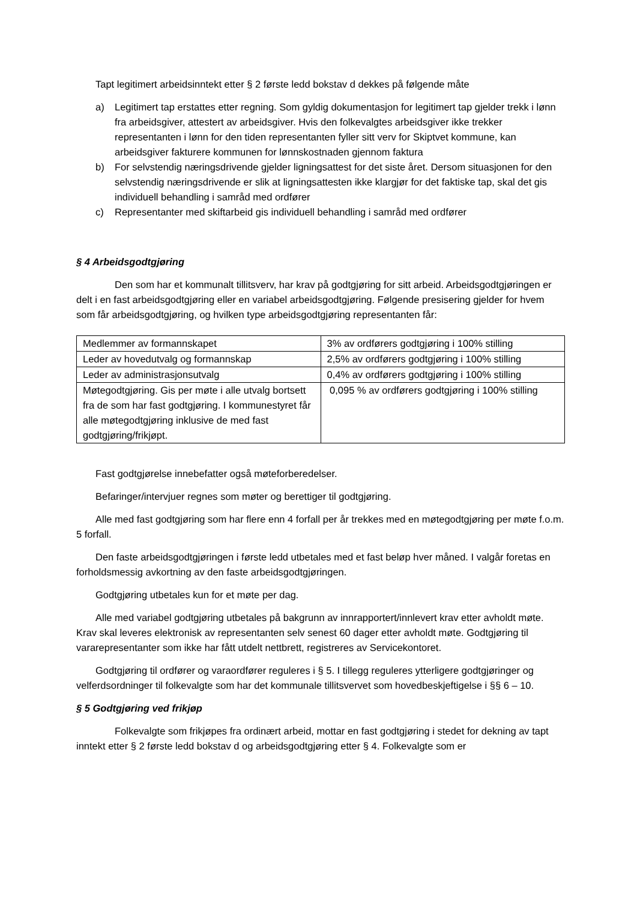Tapt legitimert arbeidsinntekt etter § 2 første ledd bokstav d dekkes på følgende måte
a) Legitimert tap erstattes etter regning. Som gyldig dokumentasjon for legitimert tap gjelder trekk i lønn fra arbeidsgiver, attestert av arbeidsgiver. Hvis den folkevalgtes arbeidsgiver ikke trekker representanten i lønn for den tiden representanten fyller sitt verv for Skiptvet kommune, kan arbeidsgiver fakturere kommunen for lønnskostnaden gjennom faktura
b) For selvstendig næringsdrivende gjelder ligningsattest for det siste året. Dersom situasjonen for den selvstendig næringsdrivende er slik at ligningsattesten ikke klargjør for det faktiske tap, skal det gis individuell behandling i samråd med ordfører
c) Representanter med skiftarbeid gis individuell behandling i samråd med ordfører
§ 4 Arbeidsgodtgjøring
Den som har et kommunalt tillitsverv, har krav på godtgjøring for sitt arbeid. Arbeidsgodtgjøringen er delt i en fast arbeidsgodtgjøring eller en variabel arbeidsgodtgjøring. Følgende presisering gjelder for hvem som får arbeidsgodtgjøring, og hvilken type arbeidsgodtgjøring representanten får:
| Medlemmer av formannskapet | 3% av ordførers godtgjøring i 100% stilling |
| Leder av hovedutvalg og formannskap | 2,5% av ordførers godtgjøring i 100% stilling |
| Leder av administrasjonsutvalg | 0,4% av ordførers godtgjøring i 100% stilling |
| Møtegodtgjøring. Gis per møte i alle utvalg bortsett fra de som har fast godtgjøring. I kommunestyret får alle møtegodtgjøring inklusive de med fast godtgjøring/frikjøpt. | 0,095 % av ordførers godtgjøring i 100% stilling |
Fast godtgjørelse innebefatter også møteforberedelser.
Befaringer/intervjuer regnes som møter og berettiger til godtgjøring.
Alle med fast godtgjøring som har flere enn 4 forfall per år trekkes med en møtegodtgjøring per møte f.o.m. 5 forfall.
Den faste arbeidsgodtgjøringen i første ledd utbetales med et fast beløp hver måned. I valgår foretas en forholdsmessig avkortning av den faste arbeidsgodtgjøringen.
Godtgjøring utbetales kun for et møte per dag.
Alle med variabel godtgjøring utbetales på bakgrunn av innrapportert/innlevert krav etter avholdt møte. Krav skal leveres elektronisk av representanten selv senest 60 dager etter avholdt møte. Godtgjøring til vararepresentanter som ikke har fått utdelt nettbrett, registreres av Servicekontoret.
Godtgjøring til ordfører og varaordfører reguleres i § 5. I tillegg reguleres ytterligere godtgjøringer og velferdsordninger til folkevalgte som har det kommunale tillitsvervet som hovedbeskjeftigelse i §§ 6 – 10.
§ 5 Godtgjøring ved frikjøp
Folkevalgte som frikjøpes fra ordinært arbeid, mottar en fast godtgjøring i stedet for dekning av tapt inntekt etter § 2 første ledd bokstav d og arbeidsgodtgjøring etter § 4. Folkevalgte som er